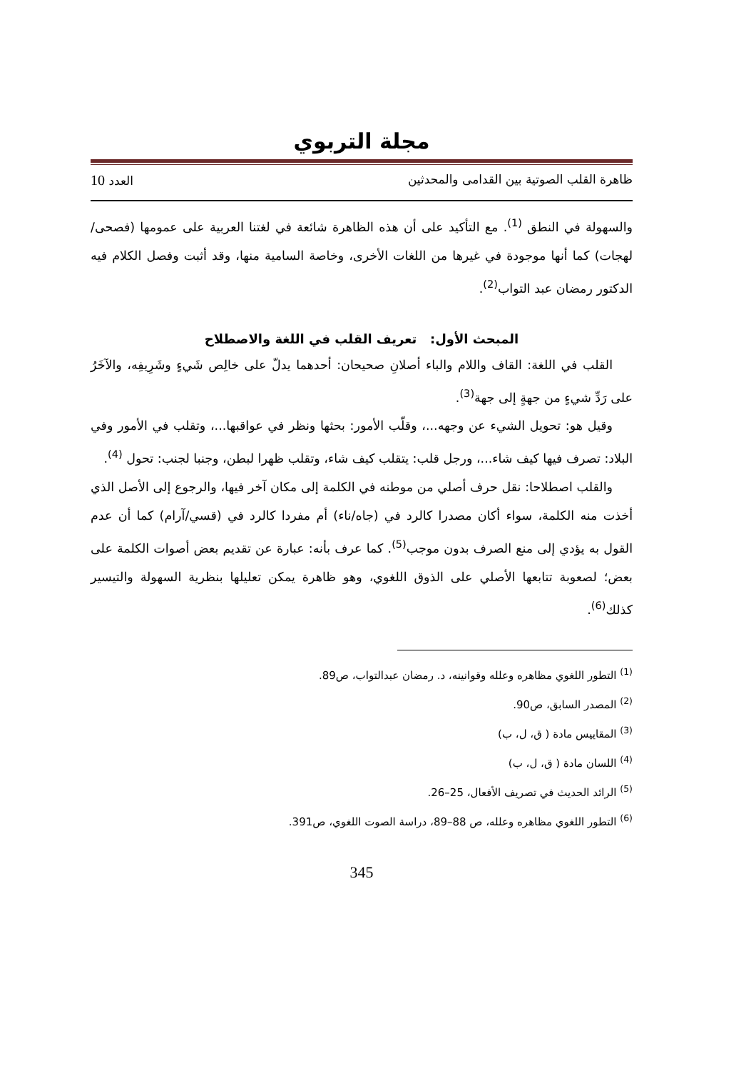مجلة التربوي
ظاهرة القلب الصوتية بين القدامى والمحدثين العدد 10
والسهولة في النطق <sup>(1)</sup>. مع التأكيد على أن هذه الظاهرة شائعة في لغتنا العربية على عمومها (فصحى/ لهجات) كما أنها موجودة في غيرها من اللغات الأخرى، وخاصة السامية منها، وقد أثبت وفصل الكلام فيه الدكتور رمضان عبد التواب<sup>(2)</sup>.
المبحث الأول: تعريف القلب في اللغة والاصطلاح
القلب في اللغة: القاف واللام والباء أصلانِ صحيحان: أحدهما يدلّ على خالِص شَيءٍ وشَرِيفِه، والآخَرُ على رَدِّ شيءٍ من جهةٍ إلى جهة<sup>(3)</sup>.
وقيل هو: تحويل الشيء عن وجهه...، وقلّب الأمور: بحثها ونظر في عواقبها...، وتقلب في الأمور وفي البلاد: تصرف فيها كيف شاء...، ورجل قلب: يتقلب كيف شاء، وتقلب ظهرا لبطن، وجنبا لجنب: تحول <sup>(4)</sup>.
والقلب اصطلاحا: نقل حرف أصلي من موطنه في الكلمة إلى مكان آخر فيها، والرجوع إلى الأصل الذي أخذت منه الكلمة، سواء أكان مصدرا كالرد في (جاه/ناء) أم مفردا كالرد في (قسي/آرام) كما أن عدم القول به يؤدي إلى منع الصرف بدون موجب<sup>(5)</sup>. كما عرف بأنه: عبارة عن تقديم بعض أصوات الكلمة على بعض؛ لصعوبة تتابعها الأصلي على الذوق اللغوي، وهو ظاهرة يمكن تعليلها بنظرية السهولة والتيسير كذلك<sup>(6)</sup>.
<sup>(1)</sup> التطور اللغوي مظاهره وعلله وقوانينه، د. رمضان عبدالتواب، ص89.
<sup>(2)</sup> المصدر السابق، ص90.
<sup>(3)</sup> المقاييس مادة ( ق، ل، ب)
<sup>(4)</sup> اللسان مادة ( ق، ل، ب)
<sup>(5)</sup> الرائد الحديث في تصريف الأفعال، 25–26.
<sup>(6)</sup> التطور اللغوي مظاهره وعلله، ص 88–89، دراسة الصوت اللغوي، ص391.
345